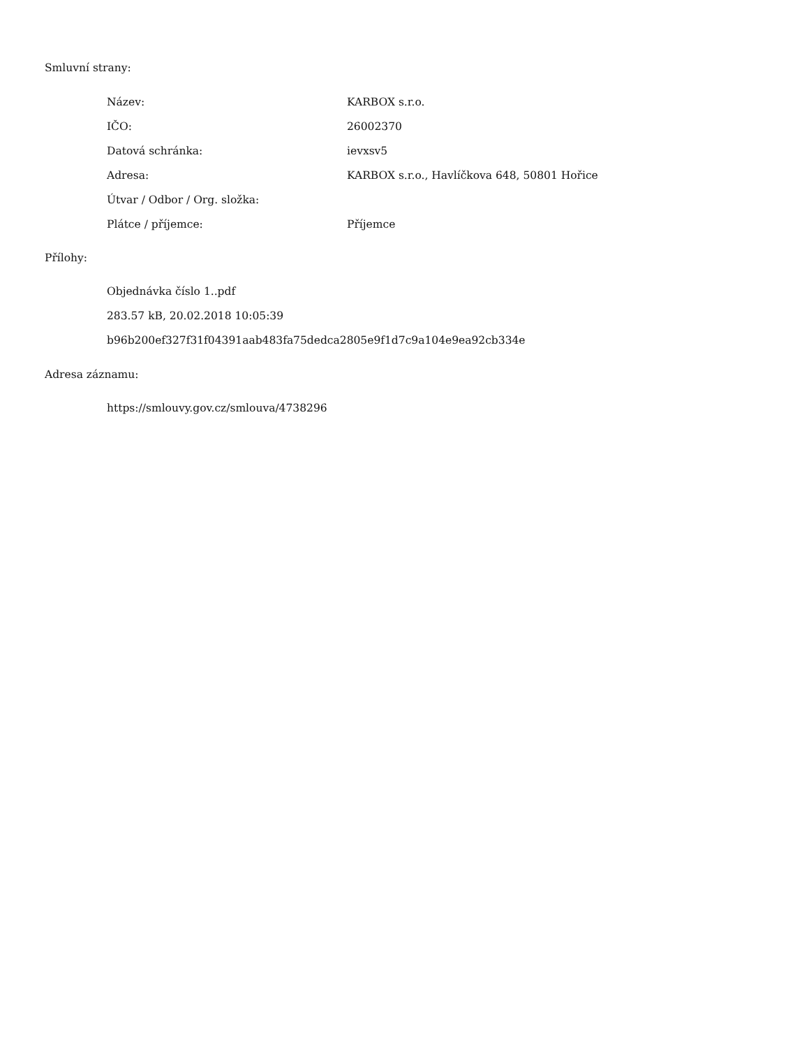Smluvní strany:
| Název: | KARBOX s.r.o. |
| IČO: | 26002370 |
| Datová schránka: | ievxsv5 |
| Adresa: | KARBOX s.r.o., Havlíčkova 648, 50801 Hořice |
| Útvar / Odbor / Org. složka: | |
| Plátce / příjemce: | Příjemce |
Přílohy:
Objednávka číslo 1..pdf
283.57 kB, 20.02.2018 10:05:39
b96b200ef327f31f04391aab483fa75dedca2805e9f1d7c9a104e9ea92cb334e
Adresa záznamu:
https://smlouvy.gov.cz/smlouva/4738296